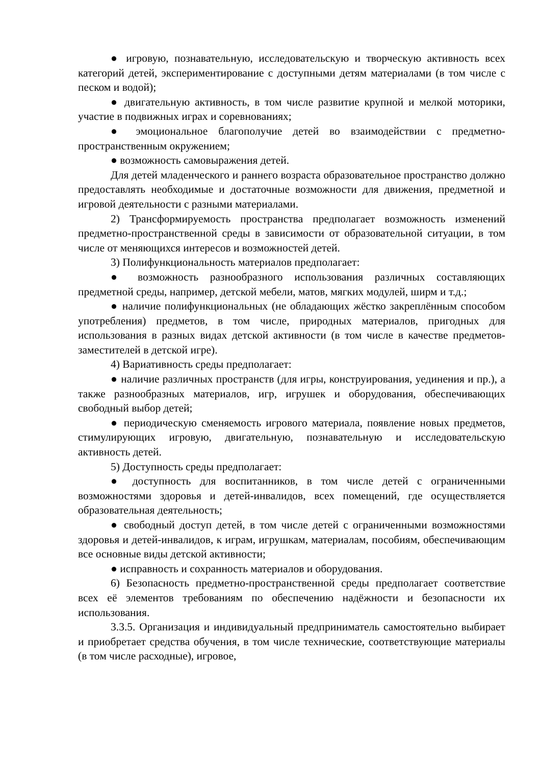● игровую, познавательную, исследовательскую и творческую активность всех категорий детей, экспериментирование с доступными детям материалами (в том числе с песком и водой);
● двигательную активность, в том числе развитие крупной и мелкой моторики, участие в подвижных играх и соревнованиях;
● эмоциональное благополучие детей во взаимодействии с предметно-пространственным окружением;
● возможность самовыражения детей.
Для детей младенческого и раннего возраста образовательное пространство должно предоставлять необходимые и достаточные возможности для движения, предметной и игровой деятельности с разными материалами.
2) Трансформируемость пространства предполагает возможность изменений предметно-пространственной среды в зависимости от образовательной ситуации, в том числе от меняющихся интересов и возможностей детей.
3) Полифункциональность материалов предполагает:
● возможность разнообразного использования различных составляющих предметной среды, например, детской мебели, матов, мягких модулей, ширм и т.д.;
● наличие полифункциональных (не обладающих жёстко закреплённым способом употребления) предметов, в том числе, природных материалов, пригодных для использования в разных видах детской активности (в том числе в качестве предметов-заместителей в детской игре).
4) Вариативность среды предполагает:
● наличие различных пространств (для игры, конструирования, уединения и пр.), а также разнообразных материалов, игр, игрушек и оборудования, обеспечивающих свободный выбор детей;
● периодическую сменяемость игрового материала, появление новых предметов, стимулирующих игровую, двигательную, познавательную и исследовательскую активность детей.
5) Доступность среды предполагает:
● доступность для воспитанников, в том числе детей с ограниченными возможностями здоровья и детей-инвалидов, всех помещений, где осуществляется образовательная деятельность;
● свободный доступ детей, в том числе детей с ограниченными возможностями здоровья и детей-инвалидов, к играм, игрушкам, материалам, пособиям, обеспечивающим все основные виды детской активности;
● исправность и сохранность материалов и оборудования.
6) Безопасность предметно-пространственной среды предполагает соответствие всех её элементов требованиям по обеспечению надёжности и безопасности их использования.
3.3.5. Организация и индивидуальный предприниматель самостоятельно выбирает и приобретает средства обучения, в том числе технические, соответствующие материалы (в том числе расходные), игровое,